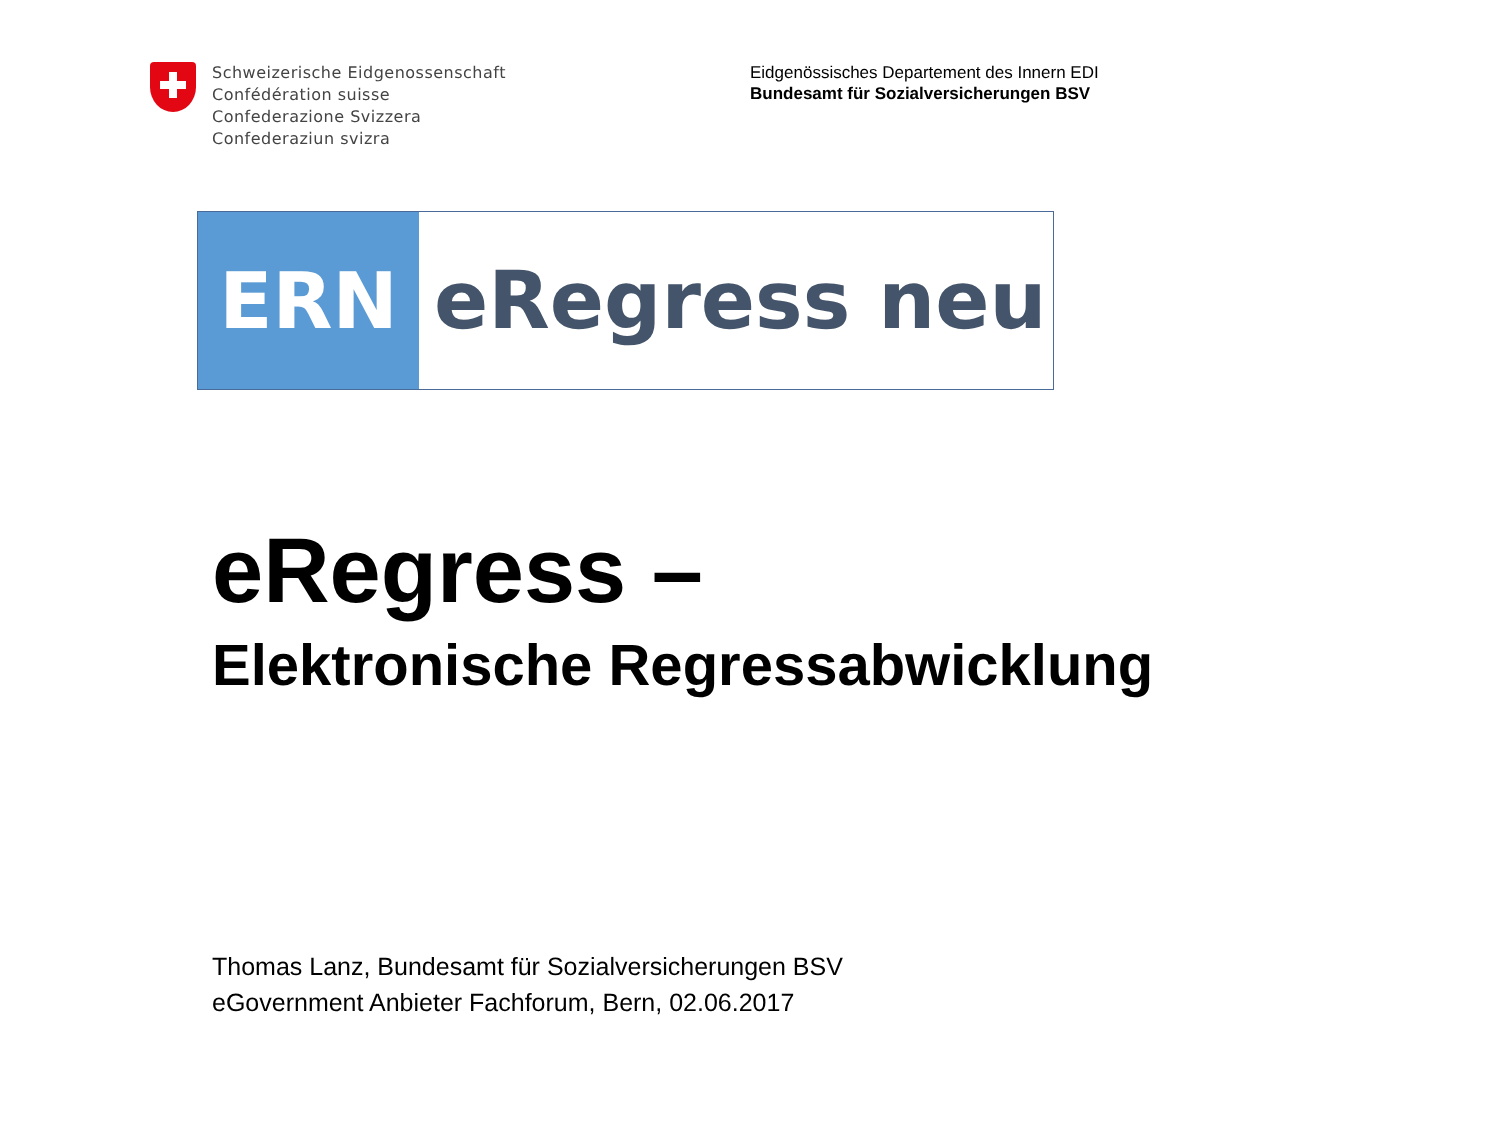Schweizerische Eidgenossenschaft
Confédération suisse
Confederazione Svizzera
Confederaziun svizra
Eidgenössisches Departement des Innern EDI
Bundesamt für Sozialversicherungen BSV
ERN eRegress neu
eRegress –
Elektronische Regressabwicklung
Thomas Lanz, Bundesamt für Sozialversicherungen BSV
eGovernment Anbieter Fachforum, Bern, 02.06.2017